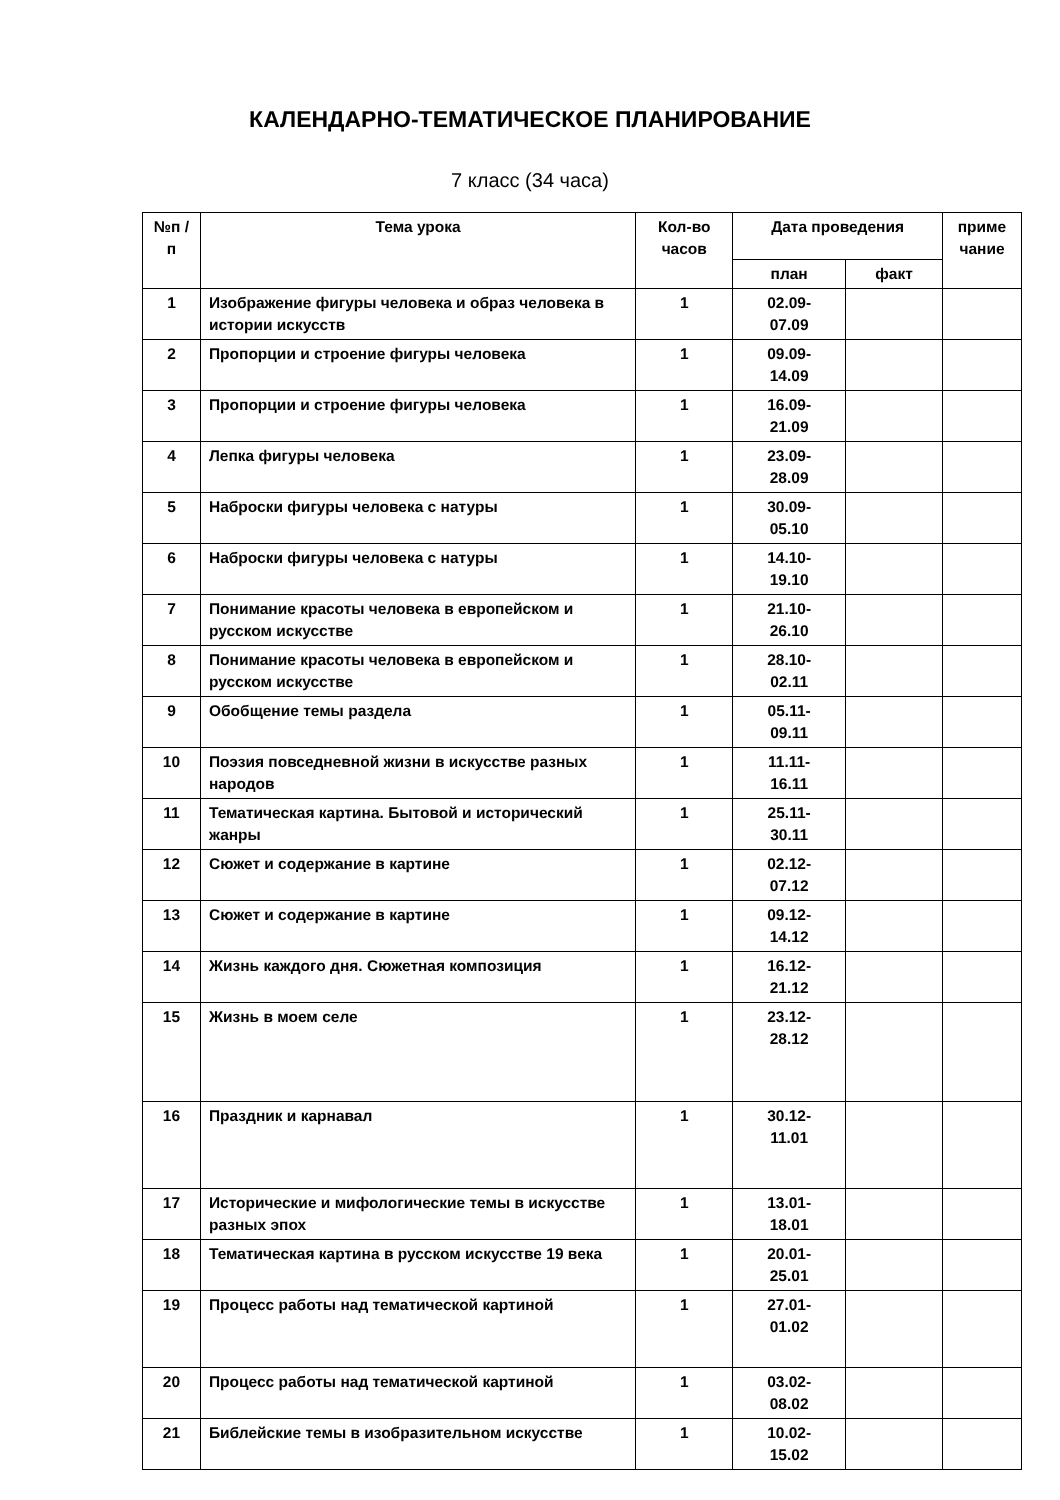КАЛЕНДАРНО-ТЕМАТИЧЕСКОЕ ПЛАНИРОВАНИЕ
7 класс (34 часа)
| №п /п | Тема урока | Кол-во часов | Дата проведения | | приме чание |
| --- | --- | --- | --- | --- | --- |
| | | | план | факт | |
| 1 | Изображение фигуры человека и образ человека в истории искусств | 1 | 02.09- 07.09 | | |
| 2 | Пропорции и строение фигуры человека | 1 | 09.09- 14.09 | | |
| 3 | Пропорции и строение фигуры человека | 1 | 16.09- 21.09 | | |
| 4 | Лепка фигуры человека | 1 | 23.09- 28.09 | | |
| 5 | Наброски фигуры человека с натуры | 1 | 30.09- 05.10 | | |
| 6 | Наброски фигуры человека с натуры | 1 | 14.10- 19.10 | | |
| 7 | Понимание красоты человека в европейском и русском искусстве | 1 | 21.10- 26.10 | | |
| 8 | Понимание красоты человека в европейском и русском искусстве | 1 | 28.10- 02.11 | | |
| 9 | Обобщение темы раздела | 1 | 05.11- 09.11 | | |
| 10 | Поэзия повседневной жизни в искусстве разных народов | 1 | 11.11- 16.11 | | |
| 11 | Тематическая картина. Бытовой и исторический жанры | 1 | 25.11- 30.11 | | |
| 12 | Сюжет и содержание в картине | 1 | 02.12- 07.12 | | |
| 13 | Сюжет и содержание в картине | 1 | 09.12- 14.12 | | |
| 14 | Жизнь каждого дня. Сюжетная композиция | 1 | 16.12- 21.12 | | |
| 15 | Жизнь в моем селе | 1 | 23.12- 28.12 | | |
| 16 | Праздник и карнавал | 1 | 30.12- 11.01 | | |
| 17 | Исторические и мифологические темы в искусстве разных эпох | 1 | 13.01- 18.01 | | |
| 18 | Тематическая картина в русском искусстве 19 века | 1 | 20.01- 25.01 | | |
| 19 | Процесс работы над тематической картиной | 1 | 27.01- 01.02 | | |
| 20 | Процесс работы над тематической картиной | 1 | 03.02- 08.02 | | |
| 21 | Библейские темы в изобразительном искусстве | 1 | 10.02- 15.02 | | |